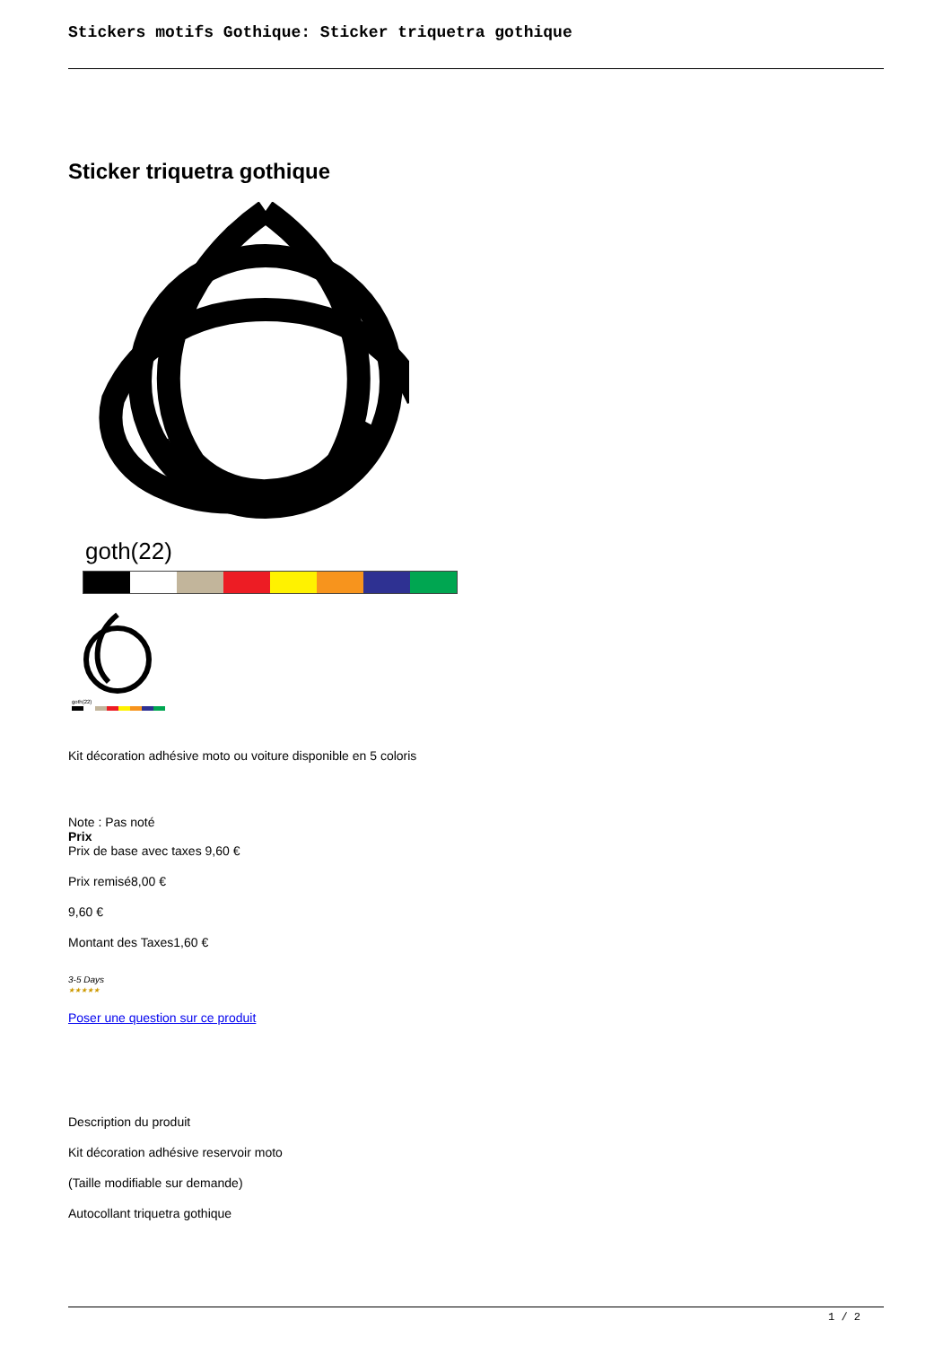Stickers motifs Gothique: Sticker triquetra gothique
Sticker triquetra gothique
goth(22)
goth(22)
Kit décoration adhésive moto ou voiture disponible en 5 coloris
Note : Pas noté
Prix
Prix de base avec taxes 9,60 €
Prix remisé8,00 €
9,60 €
Montant des Taxes1,60 €
3-5 Days
★★★★★
Poser une question sur ce produit
Description du produit
Kit décoration adhésive reservoir moto
(Taille modifiable sur demande)
Autocollant triquetra gothique
1 / 2